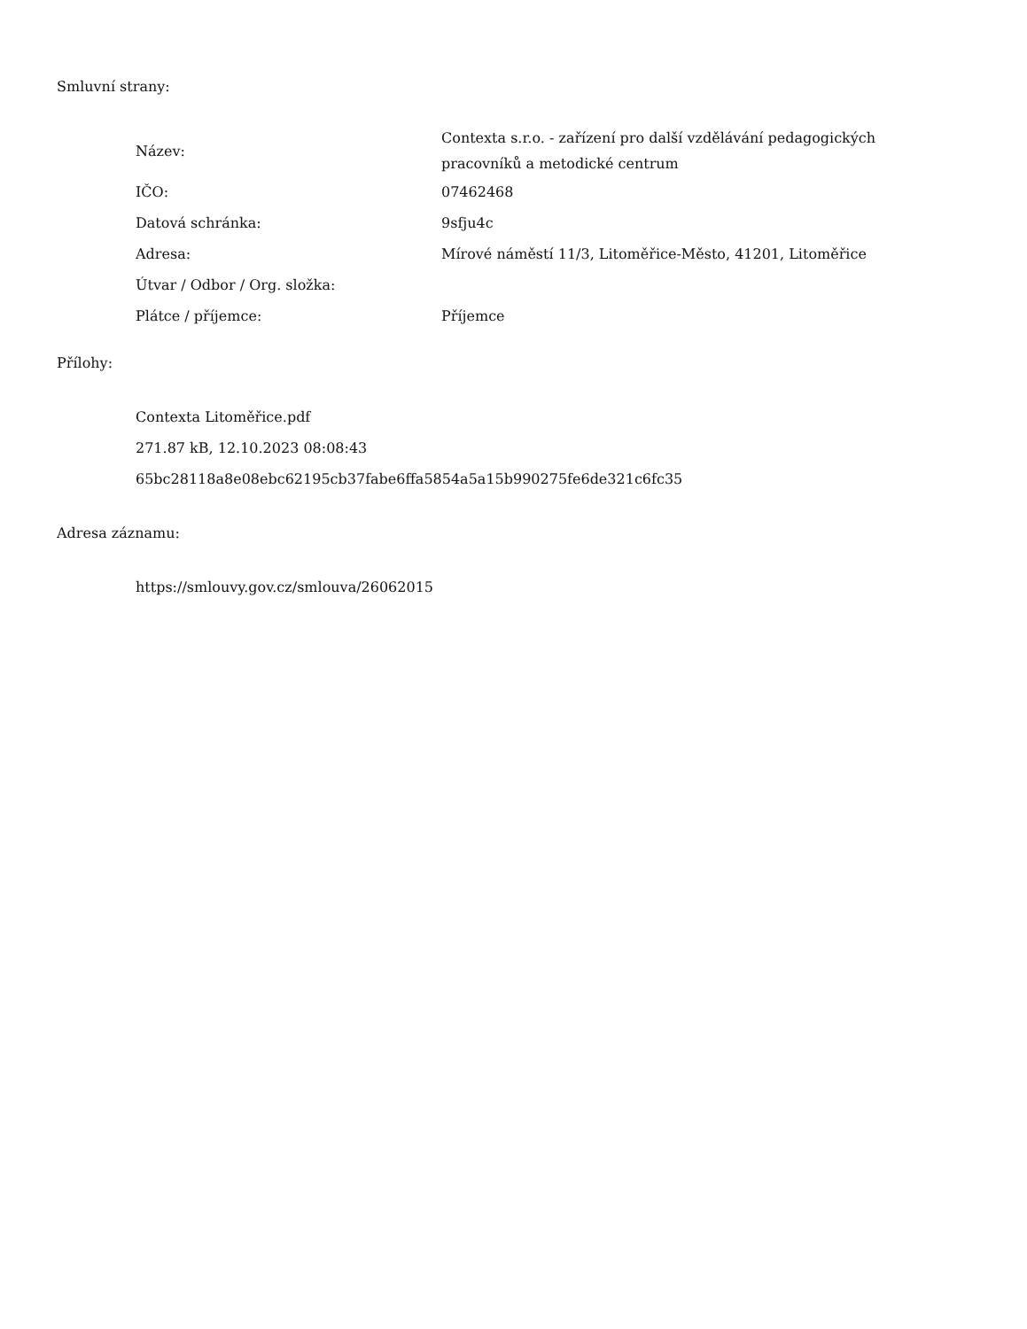Smluvní strany:
| Název: | Contexta s.r.o. - zařízení pro další vzdělávání pedagogických pracovníků a metodické centrum |
| IČO: | 07462468 |
| Datová schránka: | 9sfju4c |
| Adresa: | Mírové náměstí 11/3, Litoměřice-Město, 41201, Litoměřice |
| Útvar / Odbor / Org. složka: | |
| Plátce / příjemce: | Příjemce |
Přílohy:
Contexta Litoměřice.pdf
271.87 kB, 12.10.2023 08:08:43
65bc28118a8e08ebc62195cb37fabe6ffa5854a5a15b990275fe6de321c6fc35
Adresa záznamu:
https://smlouvy.gov.cz/smlouva/26062015